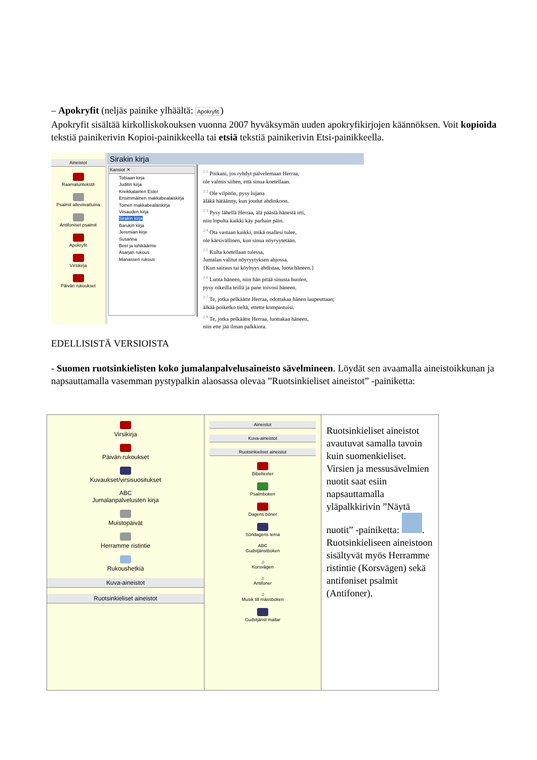– Apokryfit (neljäs painike ylhäältä: Apokryfit)
Apokryfit sisältää kirkolliskokouksen vuonna 2007 hyväksymän uuden apokryfikirjojen käännöksen. Voit kopioida tekstiä painikerivin Kopioi-painikkeella tai etsiä tekstiä painikerivin Etsi-painikkeella.
Aineistot
Raamatuntekstit
Psalmit alleviivattuina
Antifoniset psalmit
Apokryfit
Virsikirja
Päivän rukoukset
Sirakin kirja
Kansiot ✕
Tobiaan kirja
Juditin kirja
Kreikkalainen Ester
Ensimmäinen makkabealaiskirja
Toinen makkabealaiskirja
Viisauden kirja
Sirakin kirja
Barukin kirja
Jeremian kirje
Susanna
Beel ja lohikäärme
Asarjan rukous
Manassen rukous
<sup>2:1</sup> Poikani, jos ryhdyt palvelemaan Herraa,
ole valmis siihen, että sinua koetellaan.
<sup>2:2</sup> Ole vilpitön, pysy lujana
äläkä hätäänny, kun joudut ahdinkoon.
<sup>2:3</sup> Pysy lähellä Herraa, älä päästä hänestä irti,
niin lopulta kaikki käy parhain päin.
<sup>2:4</sup> Ota vastaan kaikki, mikä osallesi tulee,
ole kärsivällinen, kun sinua nöyryytetään.
<sup>2:5</sup> Kulta koetellaan tulessa,
Jumalan valitut nöyryytyksen ahjossa.
{Kun sairaus tai köyhyys ahdistaa, luota häneen.}
<sup>2:6</sup> Luota häneen, niin hän pitää sinusta huolen,
pysy oikeilla teillä ja pane toivosi häneen.
<sup>2:7</sup> Te, jotka pelkäätte Herraa, odottakaa hänen laupeuttaan;
älkää poiketko tieltä, ettette kompastuisi.
<sup>2:8</sup> Te, jotka pelkäätte Herraa, luottakaa häneen,
niin ette jää ilman palkkiota.
EDELLISISTÄ VERSIOISTA
- Suomen ruotsinkielisten koko jumalanpalvelusaineisto sävelmineen. Löydät sen avaamalla aineistoikkunan ja napsauttamalla vasemman pystypalkin alaosassa olevaa ”Ruotsinkieliset aineistot” -painiketta:
| Virsikirja Päivän rukoukset Kuvaukset/virsisuositukset ABC Jumalanpalvelusten kirja Muistopäivät Herramme ristintie Rukoushetkiä Kuva-aineistot Ruotsinkieliset aineistot | Aineistot Kuva-aineistot Ruotsinkieliset aineistot Bibeltexter Psalmboken Dagens böner Söndagens tema ABC Gudstjänstboken ♫ Korsvägen ♫ Antifoner ♫ Musik till mässboken Gudstjänst mallar | Ruotsinkieliset aineistot avautuvat samalla tavoin kuin suomenkieliset. Virsien ja messusävelmien nuotit saat esiin napsauttamalla yläpalkkirivin ”Näytä nuotit” -painiketta: . Ruotsinkieliseen aineistoon sisältyvät myös Herramme ristintie (Korsvägen) sekä antifoniset psalmit (Antifoner). |